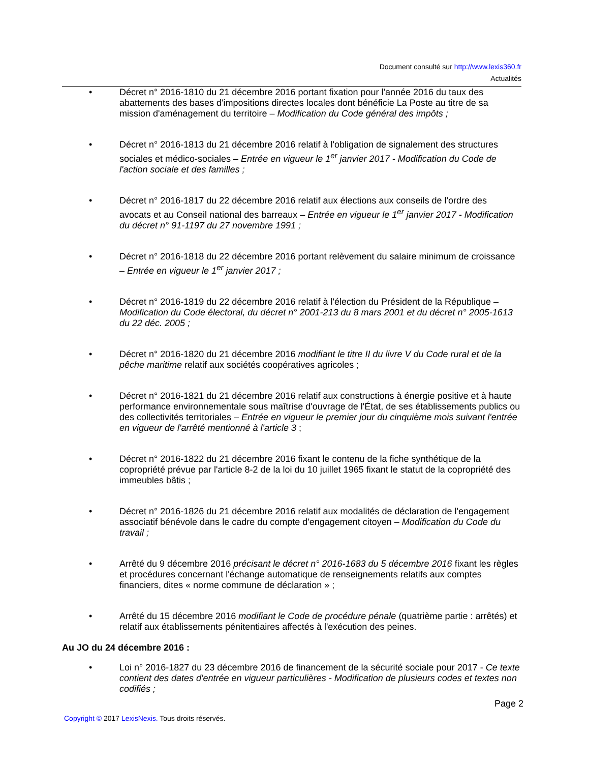Document consulté sur http://www.lexis360.fr
Actualités
• Décret n° 2016-1810 du 21 décembre 2016 portant fixation pour l'année 2016 du taux des abattements des bases d'impositions directes locales dont bénéficie La Poste au titre de sa mission d'aménagement du territoire – Modification du Code général des impôts ;
• Décret n° 2016-1813 du 21 décembre 2016 relatif à l'obligation de signalement des structures sociales et médico-sociales – Entrée en vigueur le 1<sup>er</sup> janvier 2017 - Modification du Code de l'action sociale et des familles ;
• Décret n° 2016-1817 du 22 décembre 2016 relatif aux élections aux conseils de l'ordre des avocats et au Conseil national des barreaux – Entrée en vigueur le 1<sup>er</sup> janvier 2017 - Modification du décret n° 91-1197 du 27 novembre 1991 ;
• Décret n° 2016-1818 du 22 décembre 2016 portant relèvement du salaire minimum de croissance – Entrée en vigueur le 1<sup>er</sup> janvier 2017 ;
• Décret n° 2016-1819 du 22 décembre 2016 relatif à l'élection du Président de la République – Modification du Code électoral, du décret n° 2001-213 du 8 mars 2001 et du décret n° 2005-1613 du 22 déc. 2005 ;
• Décret n° 2016-1820 du 21 décembre 2016 modifiant le titre II du livre V du Code rural et de la pêche maritime relatif aux sociétés coopératives agricoles ;
• Décret n° 2016-1821 du 21 décembre 2016 relatif aux constructions à énergie positive et à haute performance environnementale sous maîtrise d'ouvrage de l'État, de ses établissements publics ou des collectivités territoriales – Entrée en vigueur le premier jour du cinquième mois suivant l'entrée en vigueur de l'arrêté mentionné à l'article 3 ;
• Décret n° 2016-1822 du 21 décembre 2016 fixant le contenu de la fiche synthétique de la copropriété prévue par l'article 8-2 de la loi du 10 juillet 1965 fixant le statut de la copropriété des immeubles bâtis ;
• Décret n° 2016-1826 du 21 décembre 2016 relatif aux modalités de déclaration de l'engagement associatif bénévole dans le cadre du compte d'engagement citoyen – Modification du Code du travail ;
• Arrêté du 9 décembre 2016 précisant le décret n° 2016-1683 du 5 décembre 2016 fixant les règles et procédures concernant l'échange automatique de renseignements relatifs aux comptes financiers, dites « norme commune de déclaration » ;
• Arrêté du 15 décembre 2016 modifiant le Code de procédure pénale (quatrième partie : arrêtés) et relatif aux établissements pénitentiaires affectés à l'exécution des peines.
Au JO du 24 décembre 2016 :
• Loi n° 2016-1827 du 23 décembre 2016 de financement de la sécurité sociale pour 2017 - Ce texte contient des dates d'entrée en vigueur particulières - Modification de plusieurs codes et textes non codifiés ;
Page 2
Copyright © 2017 LexisNexis. Tous droits réservés.